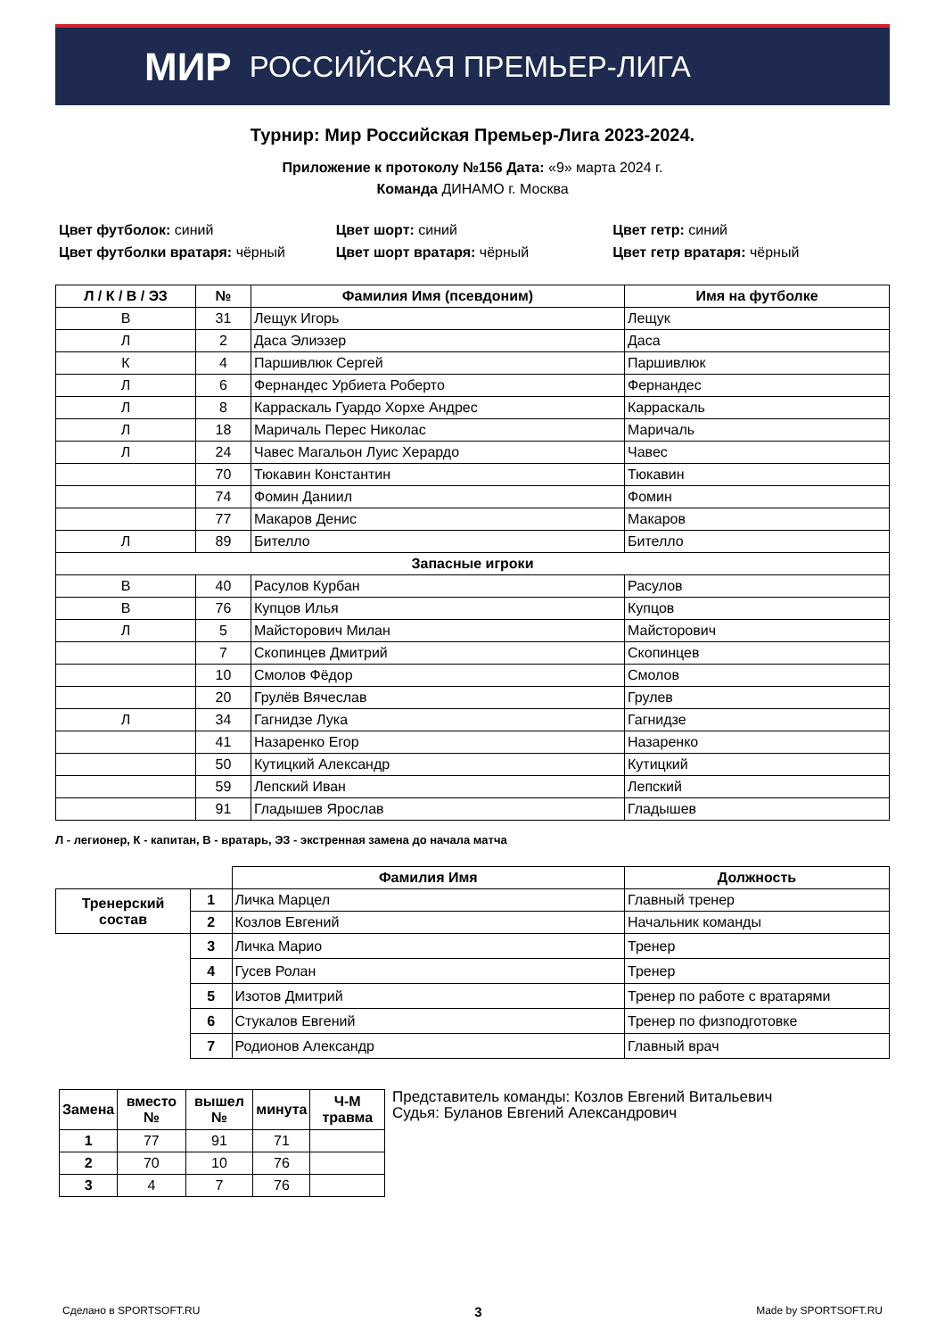МИР РОССИЙСКАЯ ПРЕМЬЕР-ЛИГА
Турнир: Мир Российская Премьер-Лига 2023-2024.
Приложение к протоколу №156 Дата: «9» марта 2024 г.
Команда ДИНАМО г. Москва
Цвет футболок: синий
Цвет футболки вратаря: чёрный
Цвет шорт: синий
Цвет шорт вратаря: чёрный
Цвет гетр: синий
Цвет гетр вратаря: чёрный
| Л / К / В / ЭЗ | № | Фамилия Имя (псевдоним) | Имя на футболке |
| --- | --- | --- | --- |
| В | 31 | Лещук Игорь | Лещук |
| Л | 2 | Даса Элиэзер | Даса |
| К | 4 | Паршивлюк Сергей | Паршивлюк |
| Л | 6 | Фернандес Урбиета Роберто | Фернандес |
| Л | 8 | Карраскаль Гуардо Хорхе Андрес | Карраскаль |
| Л | 18 | Маричаль Перес Николас | Маричаль |
| Л | 24 | Чавес Магальон Луис Херардо | Чавес |
| | 70 | Тюкавин Константин | Тюкавин |
| | 74 | Фомин Даниил | Фомин |
| | 77 | Макаров Денис | Макаров |
| Л | 89 | Бителло | Бителло |
| Запасные игроки | | | |
| В | 40 | Расулов Курбан | Расулов |
| В | 76 | Купцов Илья | Купцов |
| Л | 5 | Майсторович Милан | Майсторович |
| | 7 | Скопинцев Дмитрий | Скопинцев |
| | 10 | Смолов Фёдор | Смолов |
| | 20 | Грулёв Вячеслав | Грулев |
| Л | 34 | Гагнидзе Лука | Гагнидзе |
| | 41 | Назаренко Егор | Назаренко |
| | 50 | Кутицкий Александр | Кутицкий |
| | 59 | Лепский Иван | Лепский |
| | 91 | Гладышев Ярослав | Гладышев |
Л - легионер, К - капитан, В - вратарь, ЭЗ - экстренная замена до начала матча
| | | Фамилия Имя | Должность |
| Тренерский состав | 1 | Личка Марцел | Главный тренер |
| | 2 | Козлов Евгений | Начальник команды |
| | 3 | Личка Марио | Тренер |
| | 4 | Гусев Ролан | Тренер |
| | 5 | Изотов Дмитрий | Тренер по работе с вратарями |
| | 6 | Стукалов Евгений | Тренер по физподготовке |
| | 7 | Родионов Александр | Главный врач |
| Замена | вместо № | вышел № | минута | Ч-М травма |
| --- | --- | --- | --- | --- |
| 1 | 77 | 91 | 71 | |
| 2 | 70 | 10 | 76 | |
| 3 | 4 | 7 | 76 | |
Представитель команды: Козлов Евгений Витальевич
Судья: Буланов Евгений Александрович
Сделано в SPORTSOFT.RU 3 Made by SPORTSOFT.RU